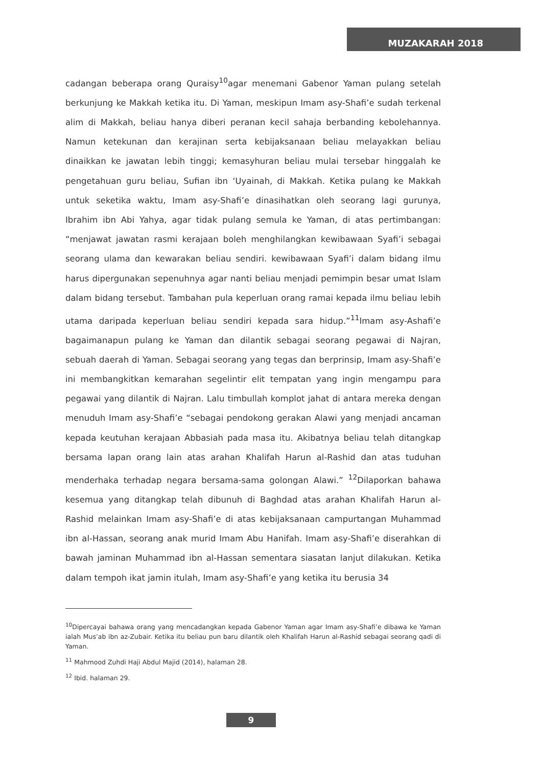MUZAKARAH 2018
cadangan beberapa orang Quraisy<sup>10</sup>agar menemani Gabenor Yaman pulang setelah berkunjung ke Makkah ketika itu. Di Yaman, meskipun Imam asy-Shafi’e sudah terkenal alim di Makkah, beliau hanya diberi peranan kecil sahaja berbanding kebolehannya. Namun ketekunan dan kerajinan serta kebijaksanaan beliau melayakkan beliau dinaikkan ke jawatan lebih tinggi; kemasyhuran beliau mulai tersebar hinggalah ke pengetahuan guru beliau, Sufian ibn ‘Uyainah, di Makkah. Ketika pulang ke Makkah untuk seketika waktu, Imam asy-Shafi’e dinasihatkan oleh seorang lagi gurunya, Ibrahim ibn Abi Yahya, agar tidak pulang semula ke Yaman, di atas pertimbangan: “menjawat jawatan rasmi kerajaan boleh menghilangkan kewibawaan Syafi’i sebagai seorang ulama dan kewarakan beliau sendiri. kewibawaan Syafi’i dalam bidang ilmu harus dipergunakan sepenuhnya agar nanti beliau menjadi pemimpin besar umat Islam dalam bidang tersebut. Tambahan pula keperluan orang ramai kepada ilmu beliau lebih utama daripada keperluan beliau sendiri kepada sara hidup.”<sup>11</sup>Imam asy-Ashafi’e bagaimanapun pulang ke Yaman dan dilantik sebagai seorang pegawai di Najran, sebuah daerah di Yaman. Sebagai seorang yang tegas dan berprinsip, Imam asy-Shafi’e ini membangkitkan kemarahan segelintir elit tempatan yang ingin mengampu para pegawai yang dilantik di Najran. Lalu timbullah komplot jahat di antara mereka dengan menuduh Imam asy-Shafi’e “sebagai pendokong gerakan Alawi yang menjadi ancaman kepada keutuhan kerajaan Abbasiah pada masa itu. Akibatnya beliau telah ditangkap bersama lapan orang lain atas arahan Khalifah Harun al-Rashid dan atas tuduhan menderhaka terhadap negara bersama-sama golongan Alawi.” <sup>12</sup>Dilaporkan bahawa kesemua yang ditangkap telah dibunuh di Baghdad atas arahan Khalifah Harun al-Rashid melainkan Imam asy-Shafi’e di atas kebijaksanaan campurtangan Muhammad ibn al-Hassan, seorang anak murid Imam Abu Hanifah. Imam asy-Shafi’e diserahkan di bawah jaminan Muhammad ibn al-Hassan sementara siasatan lanjut dilakukan. Ketika dalam tempoh ikat jamin itulah, Imam asy-Shafi’e yang ketika itu berusia 34
<sup>10</sup> Dipercayai bahawa orang yang mencadangkan kepada Gabenor Yaman agar Imam asy-Shafi’e dibawa ke Yaman ialah Mus’ab ibn az-Zubair. Ketika itu beliau pun baru dilantik oleh Khalifah Harun al-Rashid sebagai seorang qadi di Yaman.
<sup>11</sup> Mahmood Zuhdi Haji Abdul Majid (2014), halaman 28.
<sup>12</sup> Ibid. halaman 29.
9